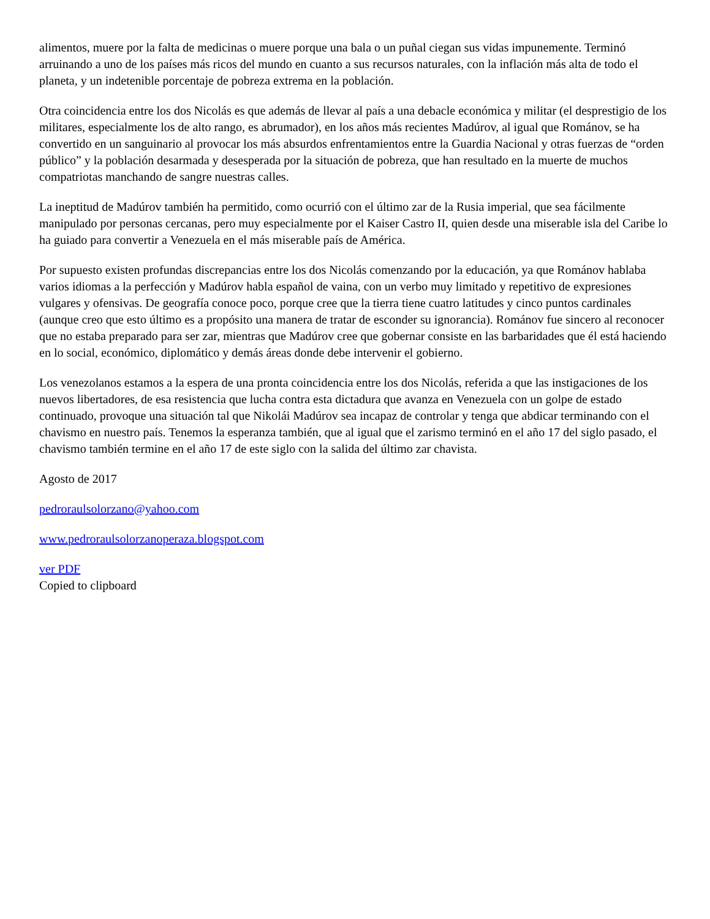alimentos, muere por la falta de medicinas o muere porque una bala o un puñal ciegan sus vidas impunemente. Terminó arruinando a uno de los países más ricos del mundo en cuanto a sus recursos naturales, con la inflación más alta de todo el planeta, y un indetenible porcentaje de pobreza extrema en la población.
Otra coincidencia entre los dos Nicolás es que además de llevar al país a una debacle económica y militar (el desprestigio de los militares, especialmente los de alto rango, es abrumador), en los años más recientes Madúrov, al igual que Románov, se ha convertido en un sanguinario al provocar los más absurdos enfrentamientos entre la Guardia Nacional y otras fuerzas de “orden público” y la población desarmada y desesperada por la situación de pobreza, que han resultado en la muerte de muchos compatriotas manchando de sangre nuestras calles.
La ineptitud de Madúrov también ha permitido, como ocurrió con el último zar de la Rusia imperial, que sea fácilmente manipulado por personas cercanas, pero muy especialmente por el Kaiser Castro II, quien desde una miserable isla del Caribe lo ha guiado para convertir a Venezuela en el más miserable país de América.
Por supuesto existen profundas discrepancias entre los dos Nicolás comenzando por la educación, ya que Románov hablaba varios idiomas a la perfección y Madúrov habla español de vaina, con un verbo muy limitado y repetitivo de expresiones vulgares y ofensivas. De geografía conoce poco, porque cree que la tierra tiene cuatro latitudes y cinco puntos cardinales (aunque creo que esto último es a propósito una manera de tratar de esconder su ignorancia). Románov fue sincero al reconocer que no estaba preparado para ser zar, mientras que Madúrov cree que gobernar consiste en las barbaridades que él está haciendo en lo social, económico, diplomático y demás áreas donde debe intervenir el gobierno.
Los venezolanos estamos a la espera de una pronta coincidencia entre los dos Nicolás, referida a que las instigaciones de los nuevos libertadores, de esa resistencia que lucha contra esta dictadura que avanza en Venezuela con un golpe de estado continuado, provoque una situación tal que Nikolái Madúrov sea incapaz de controlar y tenga que abdicar terminando con el chavismo en nuestro país. Tenemos la esperanza también, que al igual que el zarismo terminó en el año 17 del siglo pasado, el chavismo también termine en el año 17 de este siglo con la salida del último zar chavista.
Agosto de 2017
pedroraulsolorzano@yahoo.com
www.pedroraulsolorzanoperaza.blogspot.com
ver PDF
Copied to clipboard